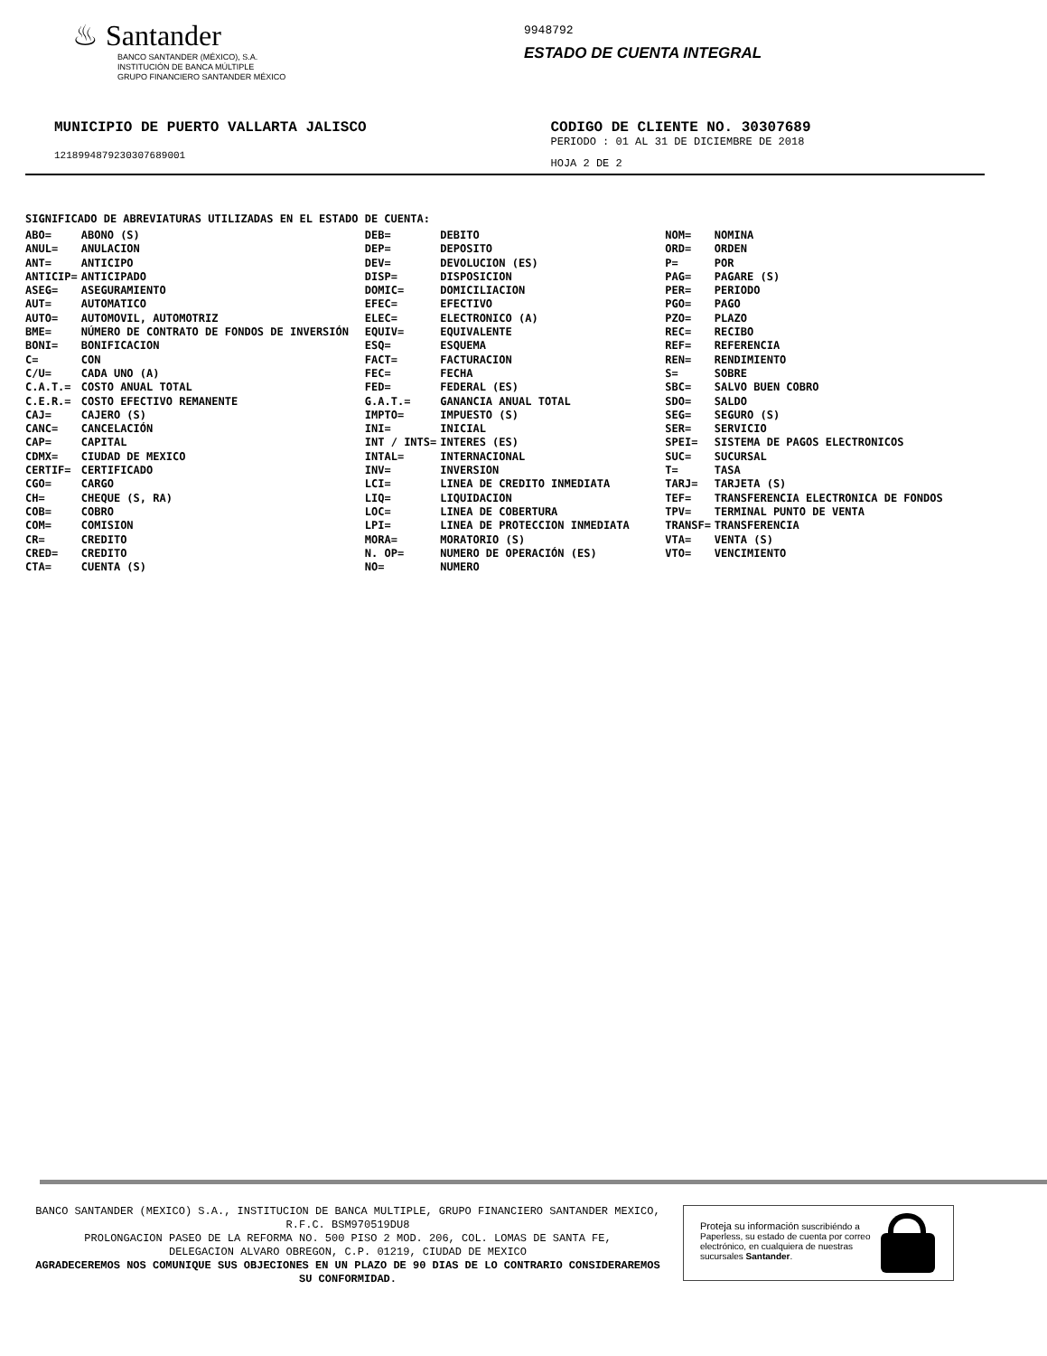♨ Santander
BANCO SANTANDER (MÉXICO), S.A.
INSTITUCIÓN DE BANCA MÚLTIPLE
GRUPO FINANCIERO SANTANDER MÉXICO
9948792
ESTADO DE CUENTA INTEGRAL
MUNICIPIO DE PUERTO VALLARTA JALISCO
1218994879230307689001
CODIGO DE CLIENTE NO. 30307689
PERIODO : 01 AL 31 DE DICIEMBRE DE 2018
HOJA 2 DE 2
SIGNIFICADO DE ABREVIATURAS UTILIZADAS EN EL ESTADO DE CUENTA:
| ABO= | ABONO (S) | DEB= | DEBITO | NOM= | NOMINA |
| ANUL= | ANULACION | DEP= | DEPOSITO | ORD= | ORDEN |
| ANT= | ANTICIPO | DEV= | DEVOLUCION (ES) | P= | POR |
| ANTICIP= | ANTICIPADO | DISP= | DISPOSICION | PAG= | PAGARE (S) |
| ASEG= | ASEGURAMIENTO | DOMIC= | DOMICILIACION | PER= | PERIODO |
| AUT= | AUTOMATICO | EFEC= | EFECTIVO | PGO= | PAGO |
| AUTO= | AUTOMOVIL, AUTOMOTRIZ | ELEC= | ELECTRONICO (A) | PZO= | PLAZO |
| BME= | NÚMERO DE CONTRATO DE FONDOS DE INVERSIÓN | EQUIV= | EQUIVALENTE | REC= | RECIBO |
| BONI= | BONIFICACION | ESQ= | ESQUEMA | REF= | REFERENCIA |
| C= | CON | FACT= | FACTURACION | REN= | RENDIMIENTO |
| C/U= | CADA UNO (A) | FEC= | FECHA | S= | SOBRE |
| C.A.T.= | COSTO ANUAL TOTAL | FED= | FEDERAL (ES) | SBC= | SALVO BUEN COBRO |
| C.E.R.= | COSTO EFECTIVO REMANENTE | G.A.T.= | GANANCIA ANUAL TOTAL | SDO= | SALDO |
| CAJ= | CAJERO (S) | IMPTO= | IMPUESTO (S) | SEG= | SEGURO (S) |
| CANC= | CANCELACIÓN | INI= | INICIAL | SER= | SERVICIO |
| CAP= | CAPITAL | INT / INTS= | INTERES (ES) | SPEI= | SISTEMA DE PAGOS ELECTRONICOS |
| CDMX= | CIUDAD DE MEXICO | INTAL= | INTERNACIONAL | SUC= | SUCURSAL |
| CERTIF= | CERTIFICADO | INV= | INVERSION | T= | TASA |
| CGO= | CARGO | LCI= | LINEA DE CREDITO INMEDIATA | TARJ= | TARJETA (S) |
| CH= | CHEQUE (S, RA) | LIQ= | LIQUIDACION | TEF= | TRANSFERENCIA ELECTRONICA DE FONDOS |
| COB= | COBRO | LOC= | LINEA DE COBERTURA | TPV= | TERMINAL PUNTO DE VENTA |
| COM= | COMISION | LPI= | LINEA DE PROTECCION INMEDIATA | TRANSF= | TRANSFERENCIA |
| CR= | CREDITO | MORA= | MORATORIO (S) | VTA= | VENTA (S) |
| CRED= | CREDITO | N. OP= | NUMERO DE OPERACIÓN (ES) | VTO= | VENCIMIENTO |
| CTA= | CUENTA (S) | NO= | NUMERO | | |
BANCO SANTANDER (MEXICO) S.A., INSTITUCION DE BANCA MULTIPLE, GRUPO FINANCIERO SANTANDER MEXICO,
R.F.C. BSM970519DU8
PROLONGACION PASEO DE LA REFORMA NO. 500 PISO 2 MOD. 206, COL. LOMAS DE SANTA FE,
DELEGACION ALVARO OBREGON, C.P. 01219, CIUDAD DE MEXICO
AGRADECEREMOS NOS COMUNIQUE SUS OBJECIONES EN UN PLAZO DE 90 DIAS DE LO CONTRARIO CONSIDERAREMOS
SU CONFORMIDAD.
Proteja su información suscribiéndo a
Paperless, su estado de cuenta por correo
electrónico, en cualquiera de nuestras
sucursales Santander.